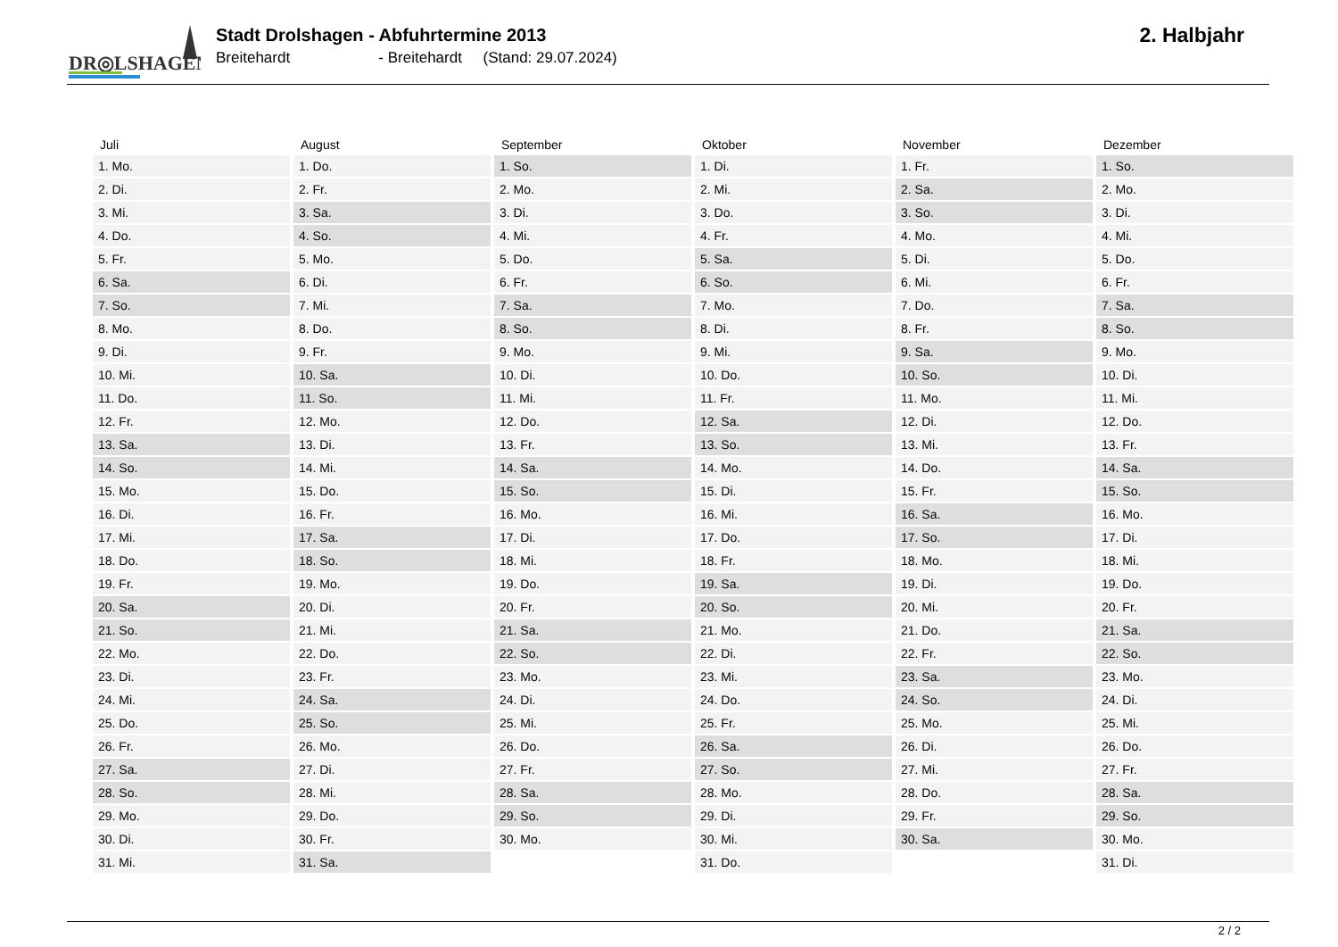DR◎LSHAGEN
Stadt Drolshagen - Abfuhrtermine 2013
Breitehardt - Breitehardt (Stand: 29.07.2024)
2. Halbjahr
| Juli | August | September | Oktober | November | Dezember |
| --- | --- | --- | --- | --- | --- |
| 1. Mo. | 1. Do. | 1. So. | 1. Di. | 1. Fr. | 1. So. |
| 2. Di. | 2. Fr. | 2. Mo. | 2. Mi. | 2. Sa. | 2. Mo. |
| 3. Mi. | 3. Sa. | 3. Di. | 3. Do. | 3. So. | 3. Di. |
| 4. Do. | 4. So. | 4. Mi. | 4. Fr. | 4. Mo. | 4. Mi. |
| 5. Fr. | 5. Mo. | 5. Do. | 5. Sa. | 5. Di. | 5. Do. |
| 6. Sa. | 6. Di. | 6. Fr. | 6. So. | 6. Mi. | 6. Fr. |
| 7. So. | 7. Mi. | 7. Sa. | 7. Mo. | 7. Do. | 7. Sa. |
| 8. Mo. | 8. Do. | 8. So. | 8. Di. | 8. Fr. | 8. So. |
| 9. Di. | 9. Fr. | 9. Mo. | 9. Mi. | 9. Sa. | 9. Mo. |
| 10. Mi. | 10. Sa. | 10. Di. | 10. Do. | 10. So. | 10. Di. |
| 11. Do. | 11. So. | 11. Mi. | 11. Fr. | 11. Mo. | 11. Mi. |
| 12. Fr. | 12. Mo. | 12. Do. | 12. Sa. | 12. Di. | 12. Do. |
| 13. Sa. | 13. Di. | 13. Fr. | 13. So. | 13. Mi. | 13. Fr. |
| 14. So. | 14. Mi. | 14. Sa. | 14. Mo. | 14. Do. | 14. Sa. |
| 15. Mo. | 15. Do. | 15. So. | 15. Di. | 15. Fr. | 15. So. |
| 16. Di. | 16. Fr. | 16. Mo. | 16. Mi. | 16. Sa. | 16. Mo. |
| 17. Mi. | 17. Sa. | 17. Di. | 17. Do. | 17. So. | 17. Di. |
| 18. Do. | 18. So. | 18. Mi. | 18. Fr. | 18. Mo. | 18. Mi. |
| 19. Fr. | 19. Mo. | 19. Do. | 19. Sa. | 19. Di. | 19. Do. |
| 20. Sa. | 20. Di. | 20. Fr. | 20. So. | 20. Mi. | 20. Fr. |
| 21. So. | 21. Mi. | 21. Sa. | 21. Mo. | 21. Do. | 21. Sa. |
| 22. Mo. | 22. Do. | 22. So. | 22. Di. | 22. Fr. | 22. So. |
| 23. Di. | 23. Fr. | 23. Mo. | 23. Mi. | 23. Sa. | 23. Mo. |
| 24. Mi. | 24. Sa. | 24. Di. | 24. Do. | 24. So. | 24. Di. |
| 25. Do. | 25. So. | 25. Mi. | 25. Fr. | 25. Mo. | 25. Mi. |
| 26. Fr. | 26. Mo. | 26. Do. | 26. Sa. | 26. Di. | 26. Do. |
| 27. Sa. | 27. Di. | 27. Fr. | 27. So. | 27. Mi. | 27. Fr. |
| 28. So. | 28. Mi. | 28. Sa. | 28. Mo. | 28. Do. | 28. Sa. |
| 29. Mo. | 29. Do. | 29. So. | 29. Di. | 29. Fr. | 29. So. |
| 30. Di. | 30. Fr. | 30. Mo. | 30. Mi. | 30. Sa. | 30. Mo. |
| 31. Mi. | 31. Sa. | | 31. Do. | | 31. Di. |
2 / 2